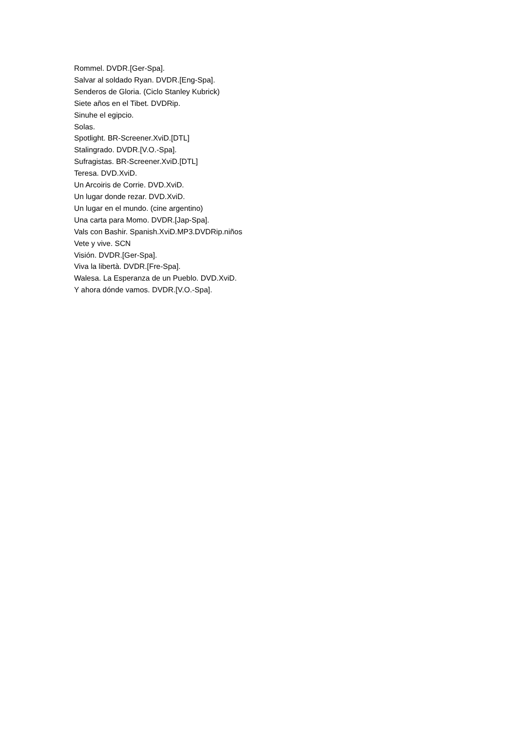Rommel. DVDR.[Ger-Spa].
Salvar al soldado Ryan. DVDR.[Eng-Spa].
Senderos de Gloria. (Ciclo Stanley Kubrick)
Siete años en el Tibet. DVDRip.
Sinuhe el egipcio.
Solas.
Spotlight. BR-Screener.XviD.[DTL]
Stalingrado. DVDR.[V.O.-Spa].
Sufragistas. BR-Screener.XviD.[DTL]
Teresa. DVD.XviD.
Un Arcoiris de Corrie. DVD.XviD.
Un lugar donde rezar. DVD.XviD.
Un lugar en el mundo. (cine argentino)
Una carta para Momo. DVDR.[Jap-Spa].
Vals con Bashir. Spanish.XviD.MP3.DVDRip.niños
Vete y vive. SCN
Visión. DVDR.[Ger-Spa].
Viva la libertà. DVDR.[Fre-Spa].
Walesa. La Esperanza de un Pueblo. DVD.XviD.
Y ahora dónde vamos. DVDR.[V.O.-Spa].